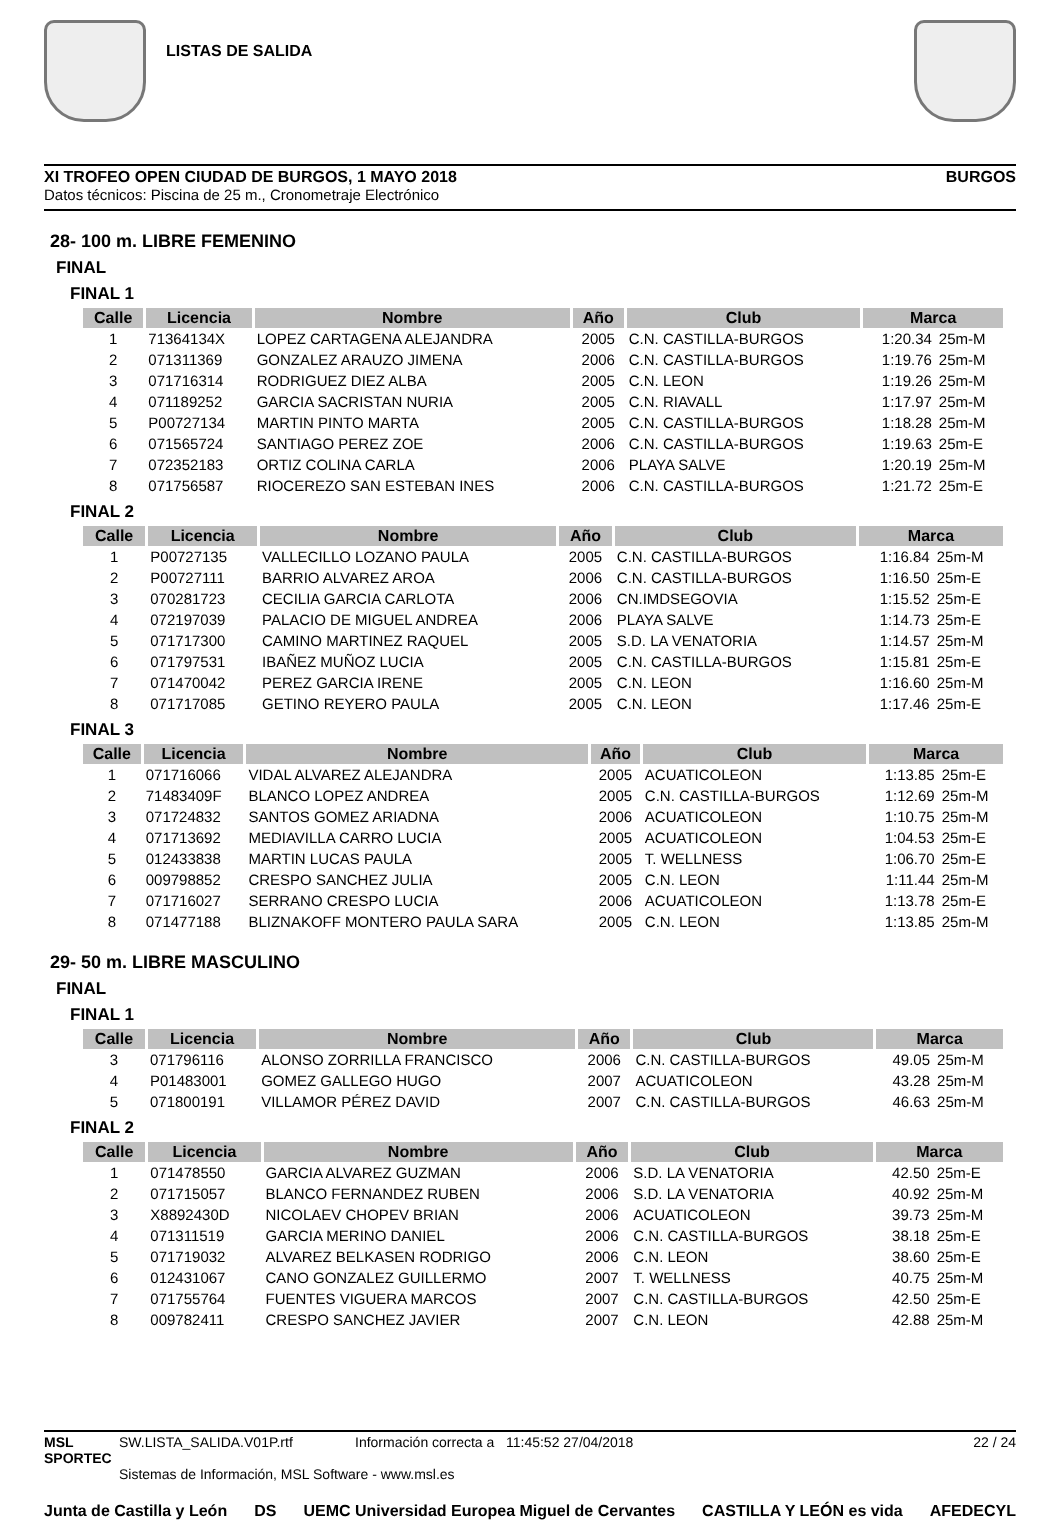LISTAS DE SALIDA
XI TROFEO OPEN CIUDAD DE BURGOS, 1 MAYO 2018 BURGOS
Datos técnicos: Piscina de 25 m., Cronometraje Electrónico
28- 100 m. LIBRE FEMENINO
FINAL
FINAL 1
| Calle | Licencia | Nombre | Año | Club | Marca | |
| --- | --- | --- | --- | --- | --- | --- |
| 1 | 71364134X | LOPEZ CARTAGENA ALEJANDRA | 2005 | C.N. CASTILLA-BURGOS | 1:20.34 | 25m-M |
| 2 | 071311369 | GONZALEZ ARAUZO JIMENA | 2006 | C.N. CASTILLA-BURGOS | 1:19.76 | 25m-M |
| 3 | 071716314 | RODRIGUEZ DIEZ ALBA | 2005 | C.N. LEON | 1:19.26 | 25m-M |
| 4 | 071189252 | GARCIA SACRISTAN NURIA | 2005 | C.N. RIAVALL | 1:17.97 | 25m-M |
| 5 | P00727134 | MARTIN PINTO MARTA | 2005 | C.N. CASTILLA-BURGOS | 1:18.28 | 25m-M |
| 6 | 071565724 | SANTIAGO PEREZ ZOE | 2006 | C.N. CASTILLA-BURGOS | 1:19.63 | 25m-E |
| 7 | 072352183 | ORTIZ COLINA CARLA | 2006 | PLAYA SALVE | 1:20.19 | 25m-M |
| 8 | 071756587 | RIOCEREZO SAN ESTEBAN INES | 2006 | C.N. CASTILLA-BURGOS | 1:21.72 | 25m-E |
FINAL 2
| Calle | Licencia | Nombre | Año | Club | Marca | |
| --- | --- | --- | --- | --- | --- | --- |
| 1 | P00727135 | VALLECILLO LOZANO PAULA | 2005 | C.N. CASTILLA-BURGOS | 1:16.84 | 25m-M |
| 2 | P00727111 | BARRIO ALVAREZ AROA | 2006 | C.N. CASTILLA-BURGOS | 1:16.50 | 25m-E |
| 3 | 070281723 | CECILIA GARCIA CARLOTA | 2006 | CN.IMDSEGOVIA | 1:15.52 | 25m-E |
| 4 | 072197039 | PALACIO DE MIGUEL ANDREA | 2006 | PLAYA SALVE | 1:14.73 | 25m-E |
| 5 | 071717300 | CAMINO MARTINEZ RAQUEL | 2005 | S.D. LA VENATORIA | 1:14.57 | 25m-M |
| 6 | 071797531 | IBAÑEZ MUÑOZ LUCIA | 2005 | C.N. CASTILLA-BURGOS | 1:15.81 | 25m-E |
| 7 | 071470042 | PEREZ GARCIA IRENE | 2005 | C.N. LEON | 1:16.60 | 25m-M |
| 8 | 071717085 | GETINO REYERO PAULA | 2005 | C.N. LEON | 1:17.46 | 25m-E |
FINAL 3
| Calle | Licencia | Nombre | Año | Club | Marca | |
| --- | --- | --- | --- | --- | --- | --- |
| 1 | 071716066 | VIDAL ALVAREZ ALEJANDRA | 2005 | ACUATICOLEON | 1:13.85 | 25m-E |
| 2 | 71483409F | BLANCO LOPEZ ANDREA | 2005 | C.N. CASTILLA-BURGOS | 1:12.69 | 25m-M |
| 3 | 071724832 | SANTOS GOMEZ ARIADNA | 2006 | ACUATICOLEON | 1:10.75 | 25m-M |
| 4 | 071713692 | MEDIAVILLA CARRO LUCIA | 2005 | ACUATICOLEON | 1:04.53 | 25m-E |
| 5 | 012433838 | MARTIN LUCAS PAULA | 2005 | T. WELLNESS | 1:06.70 | 25m-E |
| 6 | 009798852 | CRESPO SANCHEZ JULIA | 2005 | C.N. LEON | 1:11.44 | 25m-M |
| 7 | 071716027 | SERRANO CRESPO LUCIA | 2006 | ACUATICOLEON | 1:13.78 | 25m-E |
| 8 | 071477188 | BLIZNAKOFF MONTERO PAULA SARA | 2005 | C.N. LEON | 1:13.85 | 25m-M |
29- 50 m. LIBRE MASCULINO
FINAL
FINAL 1
| Calle | Licencia | Nombre | Año | Club | Marca | |
| --- | --- | --- | --- | --- | --- | --- |
| 3 | 071796116 | ALONSO ZORRILLA FRANCISCO | 2006 | C.N. CASTILLA-BURGOS | 49.05 | 25m-M |
| 4 | P01483001 | GOMEZ GALLEGO HUGO | 2007 | ACUATICOLEON | 43.28 | 25m-M |
| 5 | 071800191 | VILLAMOR PÉREZ DAVID | 2007 | C.N. CASTILLA-BURGOS | 46.63 | 25m-M |
FINAL 2
| Calle | Licencia | Nombre | Año | Club | Marca | |
| --- | --- | --- | --- | --- | --- | --- |
| 1 | 071478550 | GARCIA ALVAREZ GUZMAN | 2006 | S.D. LA VENATORIA | 42.50 | 25m-E |
| 2 | 071715057 | BLANCO FERNANDEZ RUBEN | 2006 | S.D. LA VENATORIA | 40.92 | 25m-M |
| 3 | X8892430D | NICOLAEV CHOPEV BRIAN | 2006 | ACUATICOLEON | 39.73 | 25m-M |
| 4 | 071311519 | GARCIA MERINO DANIEL | 2006 | C.N. CASTILLA-BURGOS | 38.18 | 25m-E |
| 5 | 071719032 | ALVAREZ BELKASEN RODRIGO | 2006 | C.N. LEON | 38.60 | 25m-E |
| 6 | 012431067 | CANO GONZALEZ GUILLERMO | 2007 | T. WELLNESS | 40.75 | 25m-M |
| 7 | 071755764 | FUENTES VIGUERA MARCOS | 2007 | C.N. CASTILLA-BURGOS | 42.50 | 25m-E |
| 8 | 009782411 | CRESPO SANCHEZ JAVIER | 2007 | C.N. LEON | 42.88 | 25m-M |
MSL SPORTEC
SW.LISTA_SALIDA.V01P.rtf Información correcta a 11:45:52 27/04/2018
Sistemas de Información, MSL Software - www.msl.es
22 / 24
Junta de Castilla y León DS UEMC Universidad Europea Miguel de Cervantes CASTILLA Y LEÓN es vida AFEDECYL